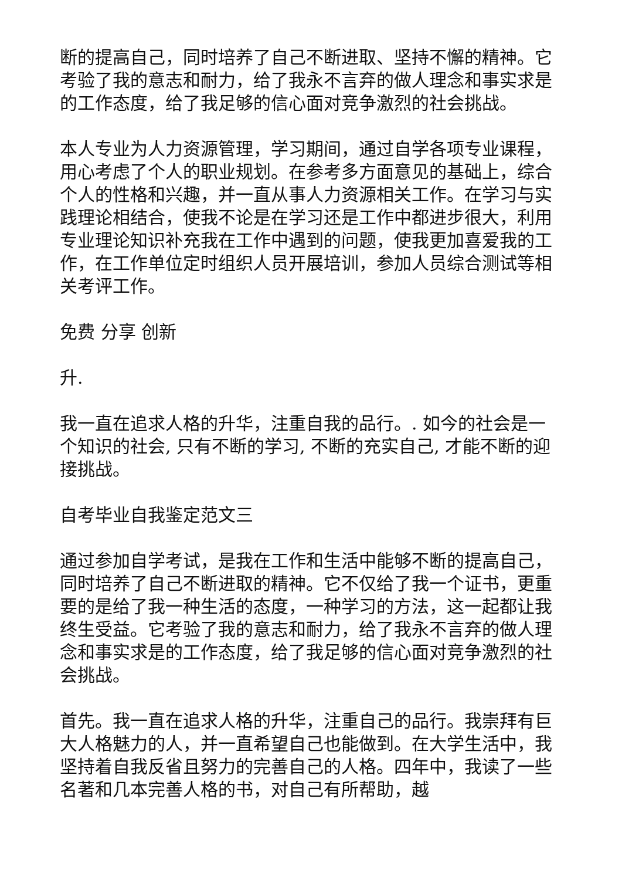断的提高自己，同时培养了自己不断进取、坚持不懈的精神。它考验了我的意志和耐力，给了我永不言弃的做人理念和事实求是的工作态度，给了我足够的信心面对竞争激烈的社会挑战。
本人专业为人力资源管理，学习期间，通过自学各项专业课程，用心考虑了个人的职业规划。在参考多方面意见的基础上，综合个人的性格和兴趣，并一直从事人力资源相关工作。在学习与实践理论相结合，使我不论是在学习还是工作中都进步很大，利用专业理论知识补充我在工作中遇到的问题，使我更加喜爱我的工作，在工作单位定时组织人员开展培训，参加人员综合测试等相关考评工作。
免费 分享 创新
升.
我一直在追求人格的升华，注重自我的品行。. 如今的社会是一个知识的社会, 只有不断的学习, 不断的充实自己, 才能不断的迎接挑战。
自考毕业自我鉴定范文三
通过参加自学考试，是我在工作和生活中能够不断的提高自己，同时培养了自己不断进取的精神。它不仅给了我一个证书，更重要的是给了我一种生活的态度，一种学习的方法，这一起都让我终生受益。它考验了我的意志和耐力，给了我永不言弃的做人理念和事实求是的工作态度，给了我足够的信心面对竞争激烈的社会挑战。
首先。我一直在追求人格的升华，注重自己的品行。我崇拜有巨大人格魅力的人，并一直希望自己也能做到。在大学生活中，我坚持着自我反省且努力的完善自己的人格。四年中，我读了一些名著和几本完善人格的书，对自己有所帮助，越